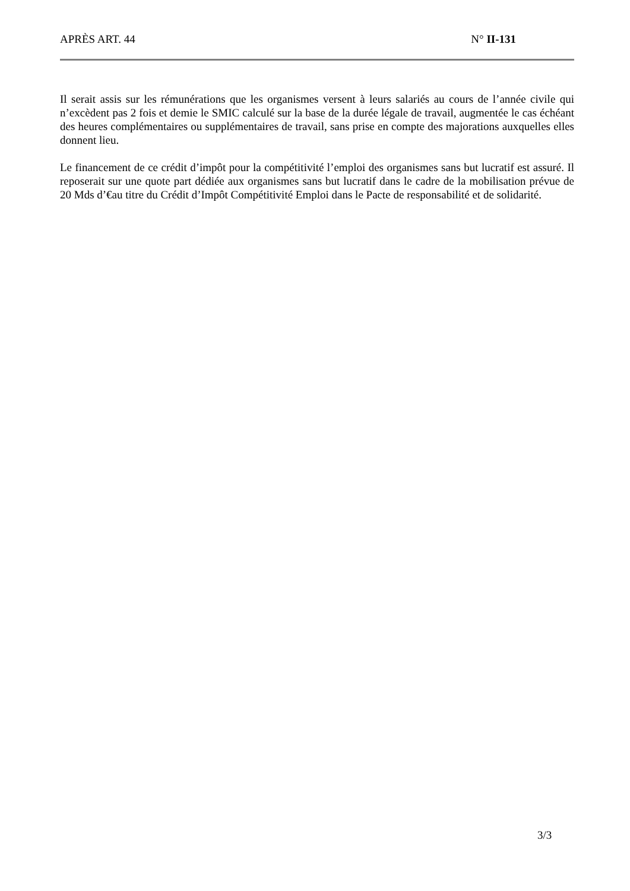APRÈS ART. 44 N° II-131
Il serait assis sur les rémunérations que les organismes versent à leurs salariés au cours de l’année civile qui n’excèdent pas 2 fois et demie le SMIC calculé sur la base de la durée légale de travail, augmentée le cas échéant des heures complémentaires ou supplémentaires de travail, sans prise en compte des majorations auxquelles elles donnent lieu.
Le financement de ce crédit d’impôt pour la compétitivité l’emploi des organismes sans but lucratif est assuré. Il reposerait sur une quote part dédiée aux organismes sans but lucratif dans le cadre de la mobilisation prévue de 20 Mds d’€au titre du Crédit d’Impôt Compétitivité Emploi dans le Pacte de responsabilité et de solidarité.
3/3